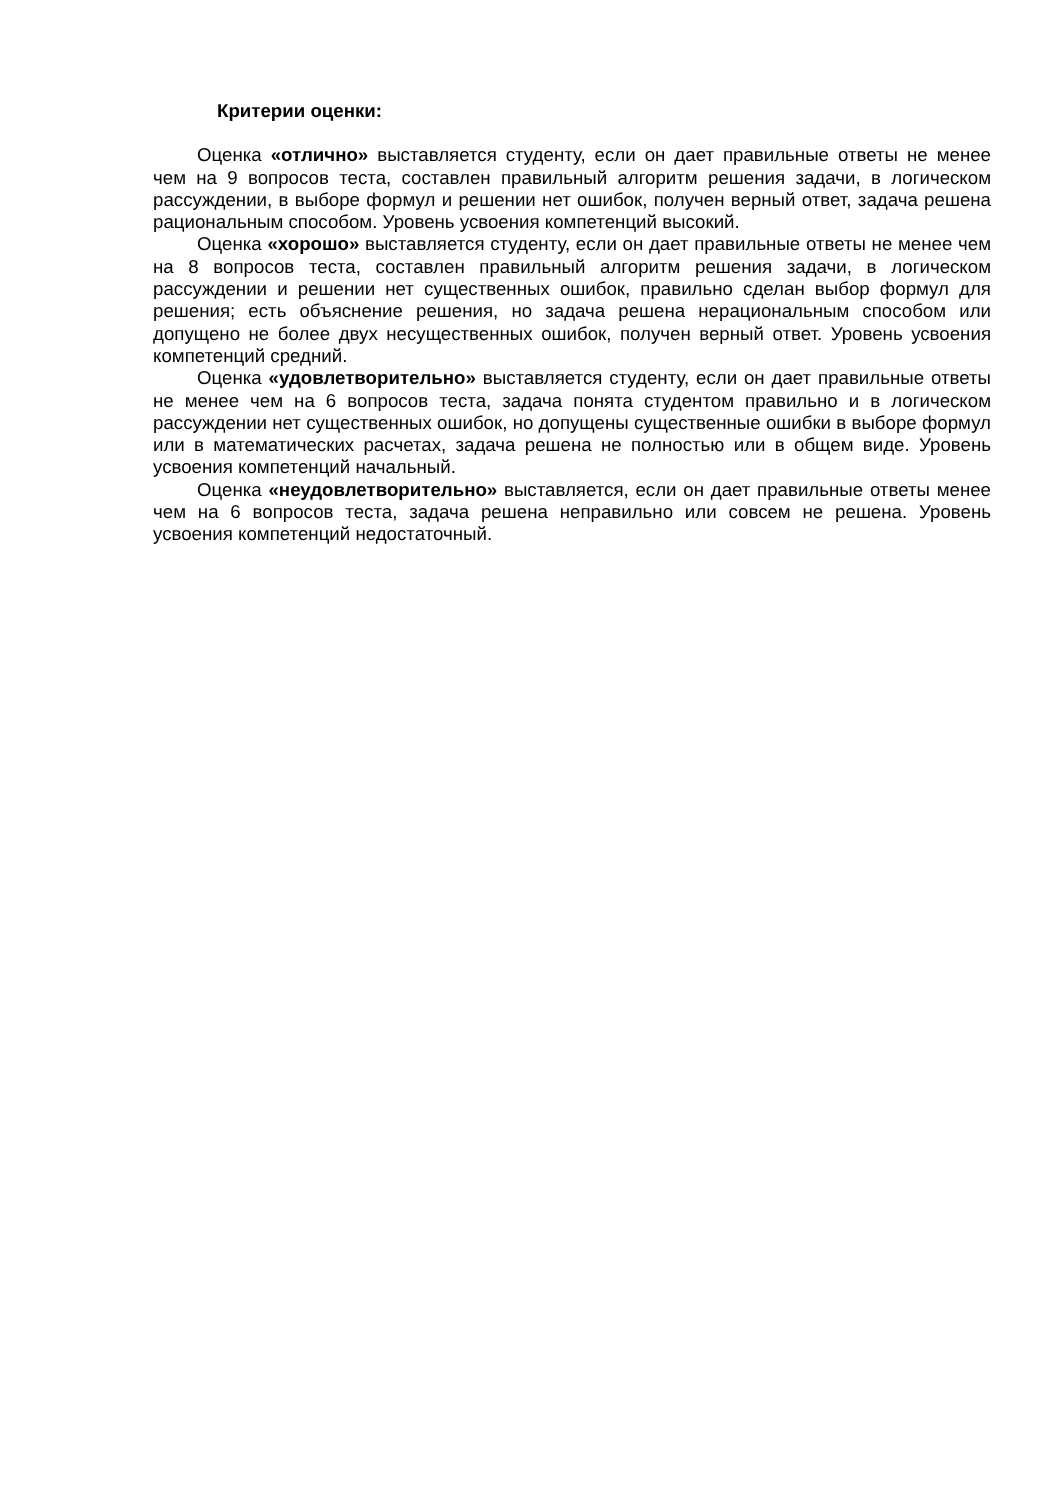Критерии оценки:
Оценка «отлично» выставляется студенту, если он дает правильные ответы не менее чем на 9 вопросов теста, составлен правильный алгоритм решения задачи, в логическом рассуждении, в выборе формул и решении нет ошибок, получен верный ответ, задача решена рациональным способом. Уровень усвоения компетенций высокий.
Оценка «хорошо» выставляется студенту, если он дает правильные ответы не менее чем на 8 вопросов теста, составлен правильный алгоритм решения задачи, в логическом рассуждении и решении нет существенных ошибок, правильно сделан выбор формул для решения; есть объяснение решения, но задача решена нерациональным способом или допущено не более двух несущественных ошибок, получен верный ответ. Уровень усвоения компетенций средний.
Оценка «удовлетворительно» выставляется студенту, если он дает правильные ответы не менее чем на 6 вопросов теста, задача понята студентом правильно и в логическом рассуждении нет существенных ошибок, но допущены существенные ошибки в выборе формул или в математических расчетах, задача решена не полностью или в общем виде. Уровень усвоения компетенций начальный.
Оценка «неудовлетворительно» выставляется, если он дает правильные ответы менее чем на 6 вопросов теста, задача решена неправильно или совсем не решена. Уровень усвоения компетенций недостаточный.